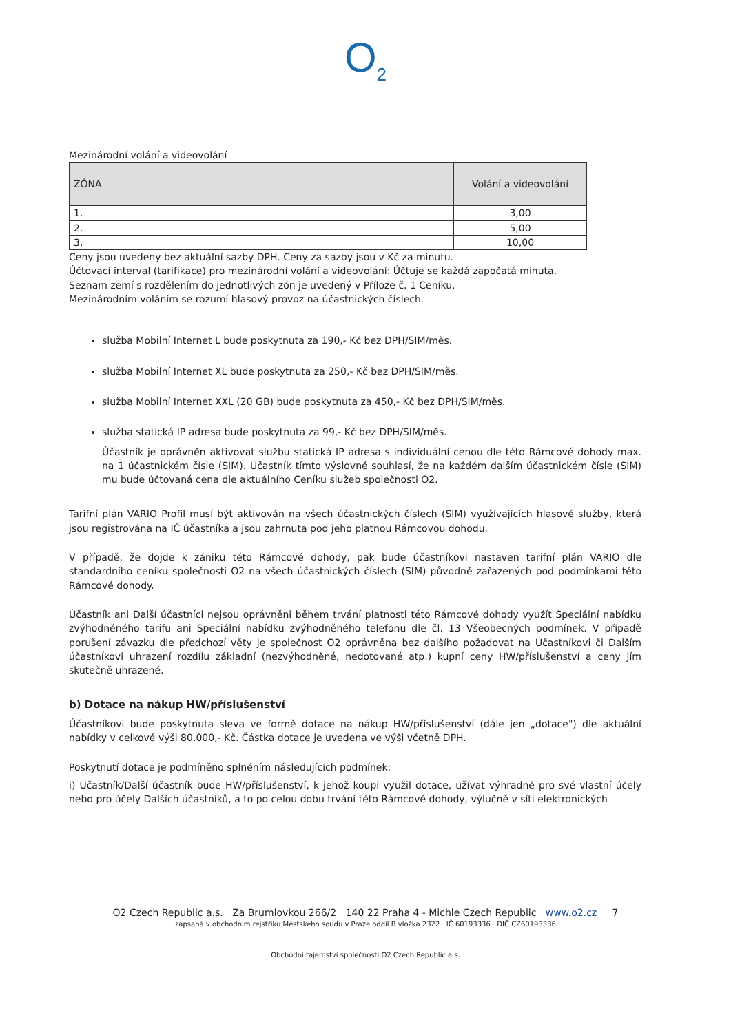O<sub>2</sub>
Mezinárodní volání a videovolání
| ZÓNA | Volání a videovolání |
| --- | --- |
| 1. | 3,00 |
| 2. | 5,00 |
| 3. | 10,00 |
Ceny jsou uvedeny bez aktuální sazby DPH. Ceny za sazby jsou v Kč za minutu.
Účtovací interval (tarifikace) pro mezinárodní volání a videovolání: Účtuje se každá započatá minuta.
Seznam zemí s rozdělením do jednotlivých zón je uvedený v Příloze č. 1 Ceníku.
Mezinárodním voláním se rozumí hlasový provoz na účastnických číslech.
služba Mobilní Internet L bude poskytnuta za 190,- Kč bez DPH/SIM/měs.
služba Mobilní Internet XL bude poskytnuta za 250,- Kč bez DPH/SIM/měs.
služba Mobilní Internet XXL (20 GB) bude poskytnuta za 450,- Kč bez DPH/SIM/měs.
služba statická IP adresa bude poskytnuta za 99,- Kč bez DPH/SIM/měs.
Účastník je oprávněn aktivovat službu statická IP adresa s individuální cenou dle této Rámcové dohody max. na 1 účastnickém čísle (SIM). Účastník tímto výslovně souhlasí, že na každém dalším účastnickém čísle (SIM) mu bude účtovaná cena dle aktuálního Ceníku služeb společnosti O2.
Tarifní plán VARIO Profil musí být aktivován na všech účastnických číslech (SIM) využívajících hlasové služby, která jsou registrována na IČ účastníka a jsou zahrnuta pod jeho platnou Rámcovou dohodu.
V případě, že dojde k zániku této Rámcové dohody, pak bude účastníkovi nastaven tarifní plán VARIO dle standardního ceníku společnosti O2 na všech účastnických číslech (SIM) původně zařazených pod podmínkami této Rámcové dohody.
Účastník ani Další účastníci nejsou oprávněni během trvání platnosti této Rámcové dohody využít Speciální nabídku zvýhodněného tarifu ani Speciální nabídku zvýhodněného telefonu dle čl. 13 Všeobecných podmínek. V případě porušení závazku dle předchozí věty je společnost O2 oprávněna bez dalšího požadovat na Účastníkovi či Dalším účastníkovi uhrazení rozdílu základní (nezvýhodněné, nedotované atp.) kupní ceny HW/příslušenství a ceny jím skutečně uhrazené.
b) Dotace na nákup HW/příslušenství
Účastníkovi bude poskytnuta sleva ve formě dotace na nákup HW/příslušenství (dále jen „dotace") dle aktuální nabídky v celkové výši 80.000,- Kč. Částka dotace je uvedena ve výši včetně DPH.
Poskytnutí dotace je podmíněno splněním následujících podmínek:
i) Účastník/Další účastník bude HW/příslušenství, k jehož koupi využil dotace, užívat výhradně pro své vlastní účely nebo pro účely Dalších účastníků, a to po celou dobu trvání této Rámcové dohody, výlučně v síti elektronických
O2 Czech Republic a.s. Za Brumlovkou 266/2 140 22 Praha 4 - Michle Czech Republic www.o2.cz 7
zapsaná v obchodním rejstříku Městského soudu v Praze oddíl B vložka 2322 IČ 60193336 DIČ CZ60193336
Obchodní tajemství společnosti O2 Czech Republic a.s.